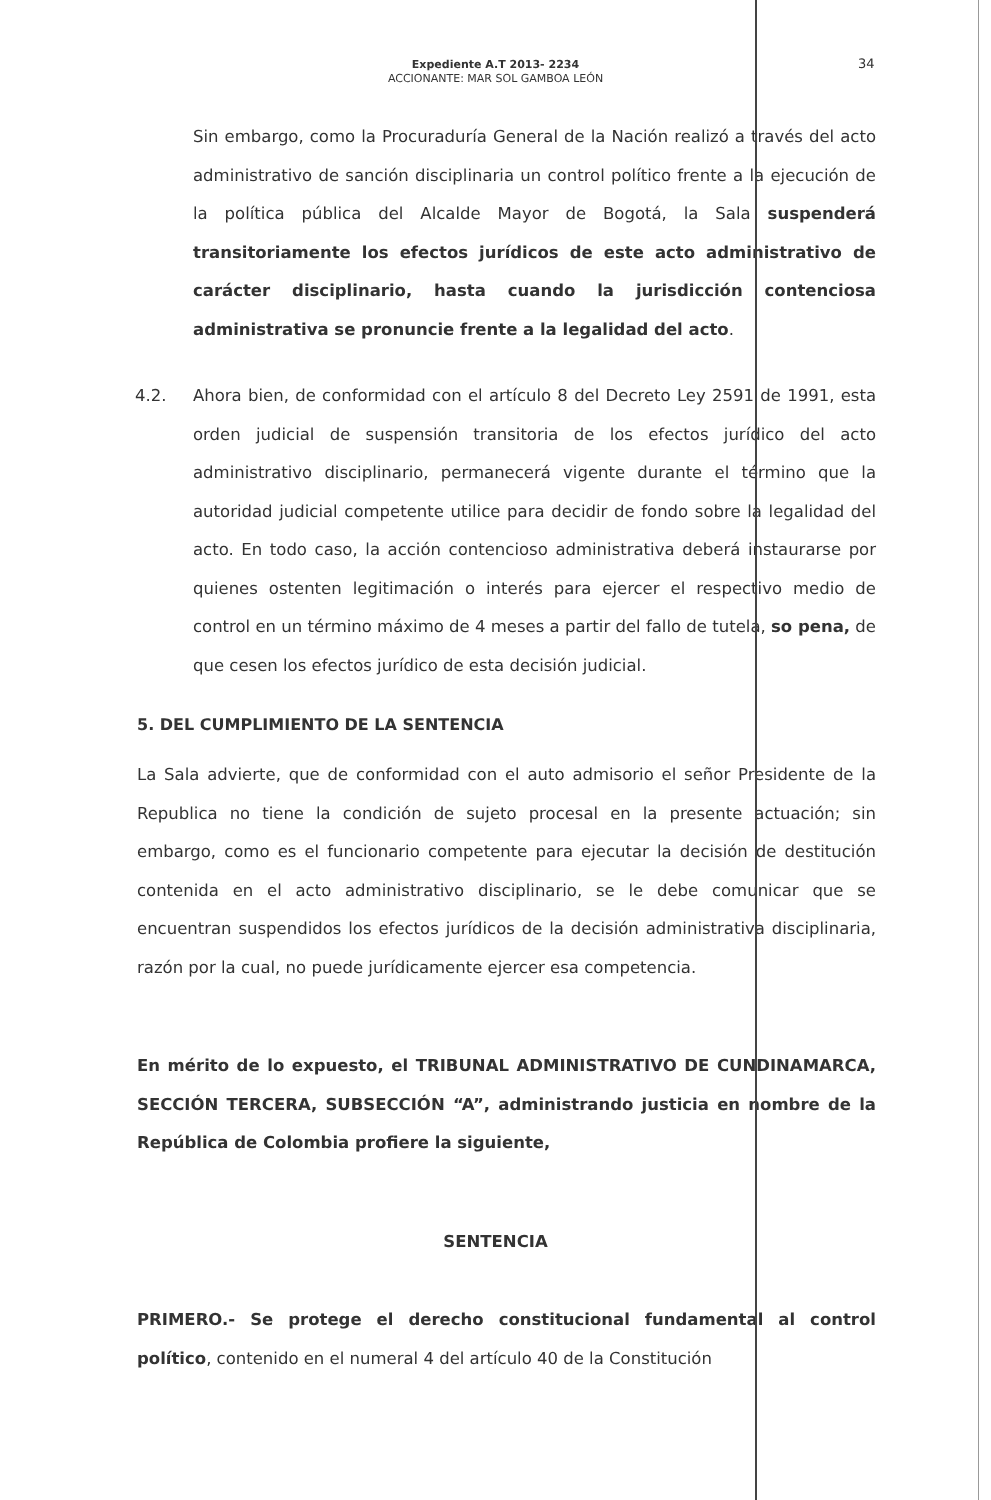Expediente A.T 2013- 2234
ACCIONANTE: MAR SOL GAMBOA LEÓN
34
Sin embargo, como la Procuraduría General de la Nación realizó a través del acto administrativo de sanción disciplinaria un control político frente a la ejecución de la política pública del Alcalde Mayor de Bogotá, la Sala suspenderá transitoriamente los efectos jurídicos de este acto administrativo de carácter disciplinario, hasta cuando la jurisdicción contenciosa administrativa se pronuncie frente a la legalidad del acto.
4.2. Ahora bien, de conformidad con el artículo 8 del Decreto Ley 2591 de 1991, esta orden judicial de suspensión transitoria de los efectos jurídico del acto administrativo disciplinario, permanecerá vigente durante el término que la autoridad judicial competente utilice para decidir de fondo sobre la legalidad del acto. En todo caso, la acción contencioso administrativa deberá instaurarse por quienes ostenten legitimación o interés para ejercer el respectivo medio de control en un término máximo de 4 meses a partir del fallo de tutela, so pena, de que cesen los efectos jurídico de esta decisión judicial.
5. DEL CUMPLIMIENTO DE LA SENTENCIA
La Sala advierte, que de conformidad con el auto admisorio el señor Presidente de la Republica no tiene la condición de sujeto procesal en la presente actuación; sin embargo, como es el funcionario competente para ejecutar la decisión de destitución contenida en el acto administrativo disciplinario, se le debe comunicar que se encuentran suspendidos los efectos jurídicos de la decisión administrativa disciplinaria, razón por la cual, no puede jurídicamente ejercer esa competencia.
En mérito de lo expuesto, el TRIBUNAL ADMINISTRATIVO DE CUNDINAMARCA, SECCIÓN TERCERA, SUBSECCIÓN “A”, administrando justicia en nombre de la República de Colombia profiere la siguiente,
SENTENCIA
PRIMERO.- Se protege el derecho constitucional fundamental al control político, contenido en el numeral 4 del artículo 40 de la Constitución